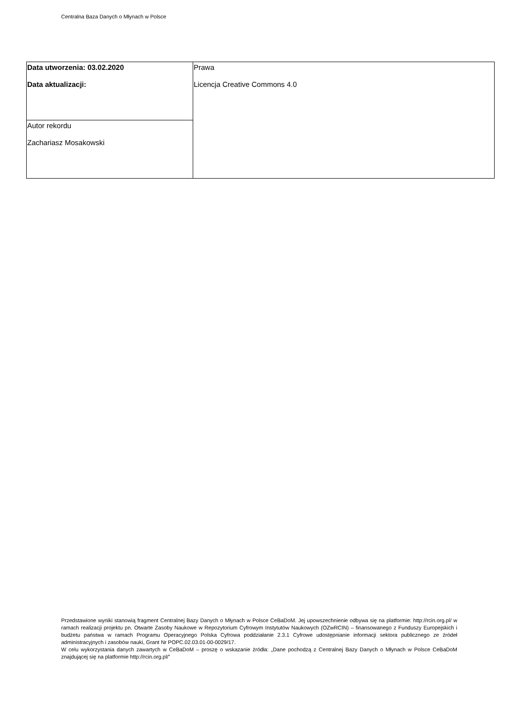Centralna Baza Danych o Młynach w Polsce
| Data utworzenia: 03.02.2020 Data aktualizacji: | Prawa Licencja Creative Commons 4.0 |
| Autor rekordu Zachariasz Mosakowski | |
Przedstawione wyniki stanowią fragment Centralnej Bazy Danych o Młynach w Polsce CeBaDoM. Jej upowszechnienie odbywa się na platformie: http://rcin.org.pl/ w ramach realizacji projektu pn. Otwarte Zasoby Naukowe w Repozytorium Cyfrowym Instytutów Naukowych (OZwRCIN) – finansowanego z Funduszy Europejskich i budżetu państwa w ramach Programu Operacyjnego Polska Cyfrowa poddziałanie 2.3.1 Cyfrowe udostępnianie informacji sektora publicznego ze źródeł administracyjnych i zasobów nauki, Grant Nr POPC.02.03.01-00-0029/17.
W celu wykorzystania danych zawartych w CeBaDoM – proszę o wskazanie źródła: „Dane pochodzą z Centralnej Bazy Danych o Młynach w Polsce CeBaDoM znajdującej się na platformie http://rcin.org.pl/”